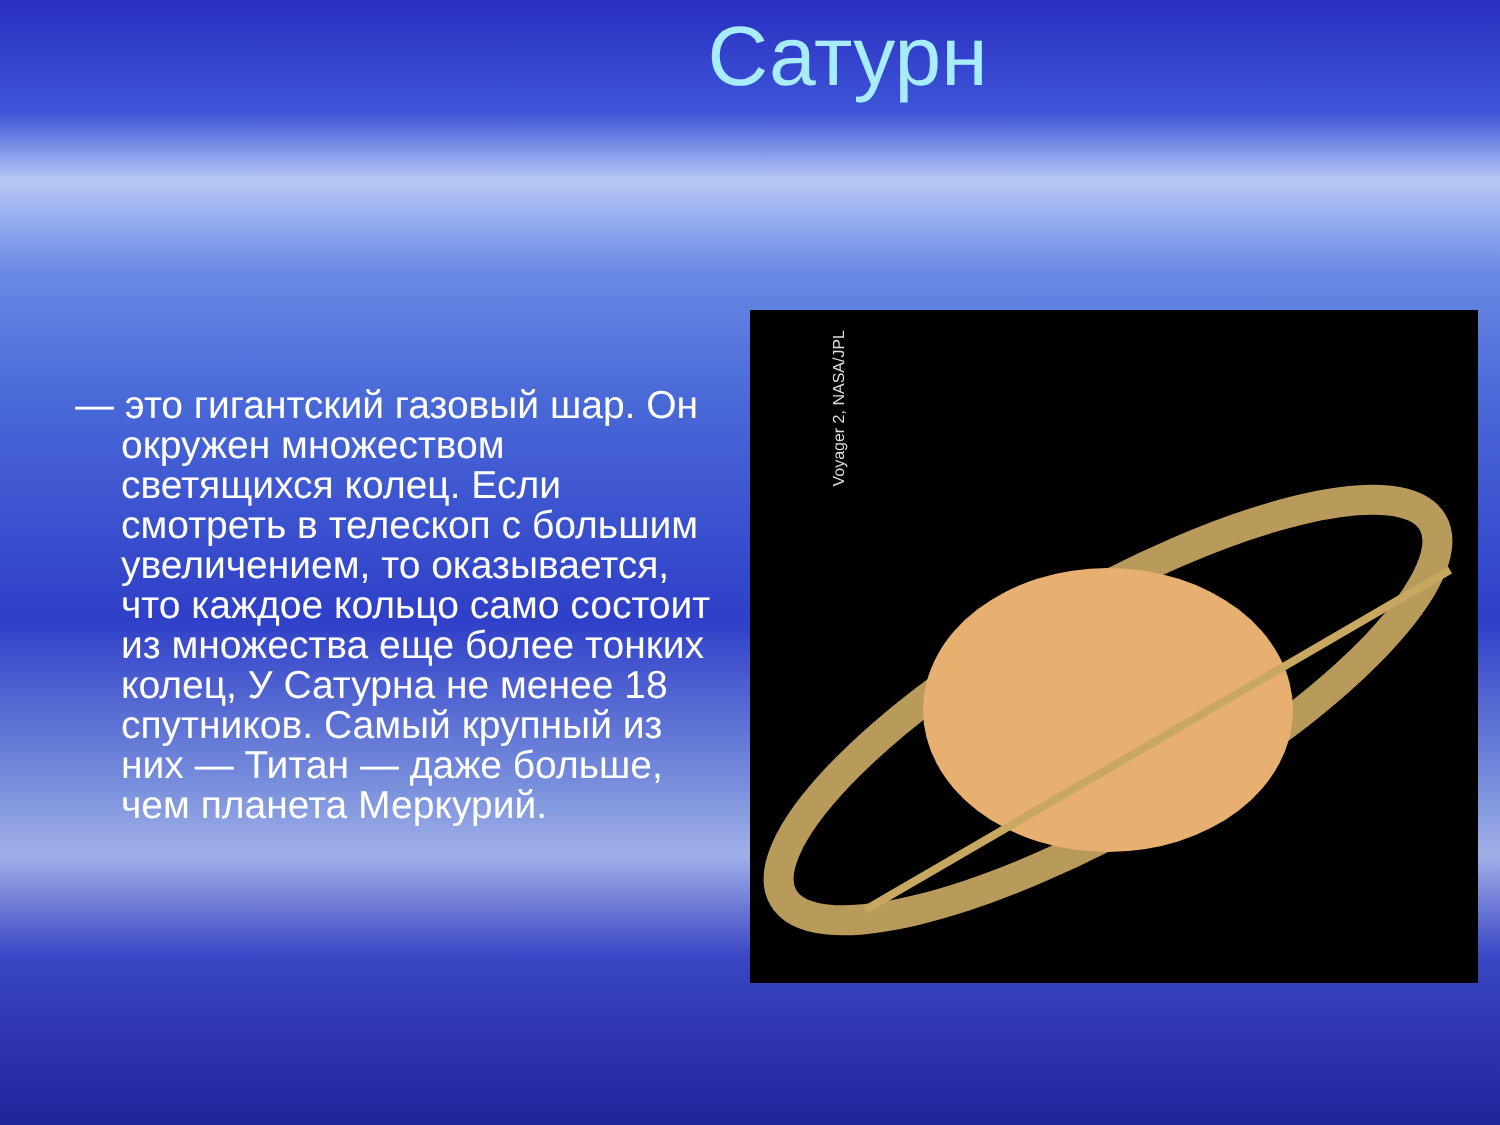Сатурн
— это гигантский газовый шар. Он окружен множеством светящихся колец. Если смотреть в телескоп с большим увеличением, то оказывается, что каждое кольцо само состоит из множества еще более тонких колец, У Сатурна не менее 18 спутников. Самый крупный из них — Титан — даже больше, чем планета Меркурий.
Voyager 2, NASA/JPL